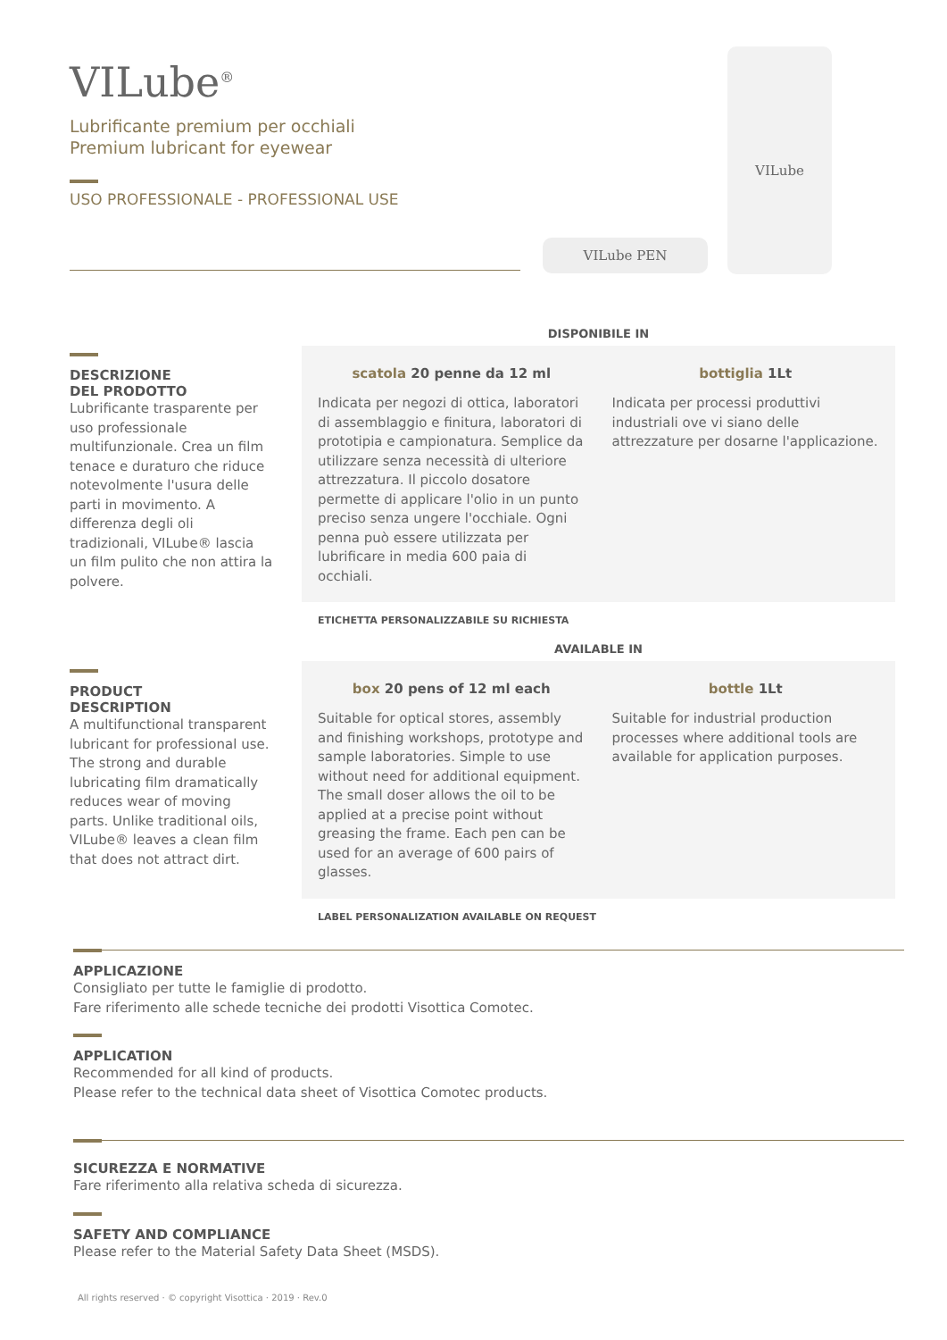VILube<sup>®</sup>
Lubrificante premium per occhiali
Premium lubricant for eyewear
USO PROFESSIONALE - PROFESSIONAL USE
VILube
VILube PEN
DESCRIZIONE
DEL PRODOTTO
Lubrificante trasparente per uso professionale multifunzionale. Crea un film tenace e duraturo che riduce notevolmente l'usura delle parti in movimento. A differenza degli oli tradizionali, VILube® lascia un film pulito che non attira la polvere.
DISPONIBILE IN
scatola 20 penne da 12 ml
Indicata per negozi di ottica, laboratori di assemblaggio e finitura, laboratori di prototipia e campionatura. Semplice da utilizzare senza necessità di ulteriore attrezzatura. Il piccolo dosatore permette di applicare l'olio in un punto preciso senza ungere l'occhiale. Ogni penna può essere utilizzata per lubrificare in media 600 paia di occhiali.
bottiglia 1Lt
Indicata per processi produttivi industriali ove vi siano delle attrezzature per dosarne l'applicazione.
ETICHETTA PERSONALIZZABILE SU RICHIESTA
PRODUCT
DESCRIPTION
A multifunctional transparent lubricant for professional use. The strong and durable lubricating film dramatically reduces wear of moving parts. Unlike traditional oils, VILube® leaves a clean film that does not attract dirt.
AVAILABLE IN
box 20 pens of 12 ml each
Suitable for optical stores, assembly and finishing workshops, prototype and sample laboratories. Simple to use without need for additional equipment. The small doser allows the oil to be applied at a precise point without greasing the frame. Each pen can be used for an average of 600 pairs of glasses.
bottle 1Lt
Suitable for industrial production processes where additional tools are available for application purposes.
LABEL PERSONALIZATION AVAILABLE ON REQUEST
APPLICAZIONE
Consigliato per tutte le famiglie di prodotto.
Fare riferimento alle schede tecniche dei prodotti Visottica Comotec.
APPLICATION
Recommended for all kind of products.
Please refer to the technical data sheet of Visottica Comotec products.
SICUREZZA E NORMATIVE
Fare riferimento alla relativa scheda di sicurezza.
SAFETY AND COMPLIANCE
Please refer to the Material Safety Data Sheet (MSDS).
All rights reserved · © copyright Visottica · 2019 · Rev.0